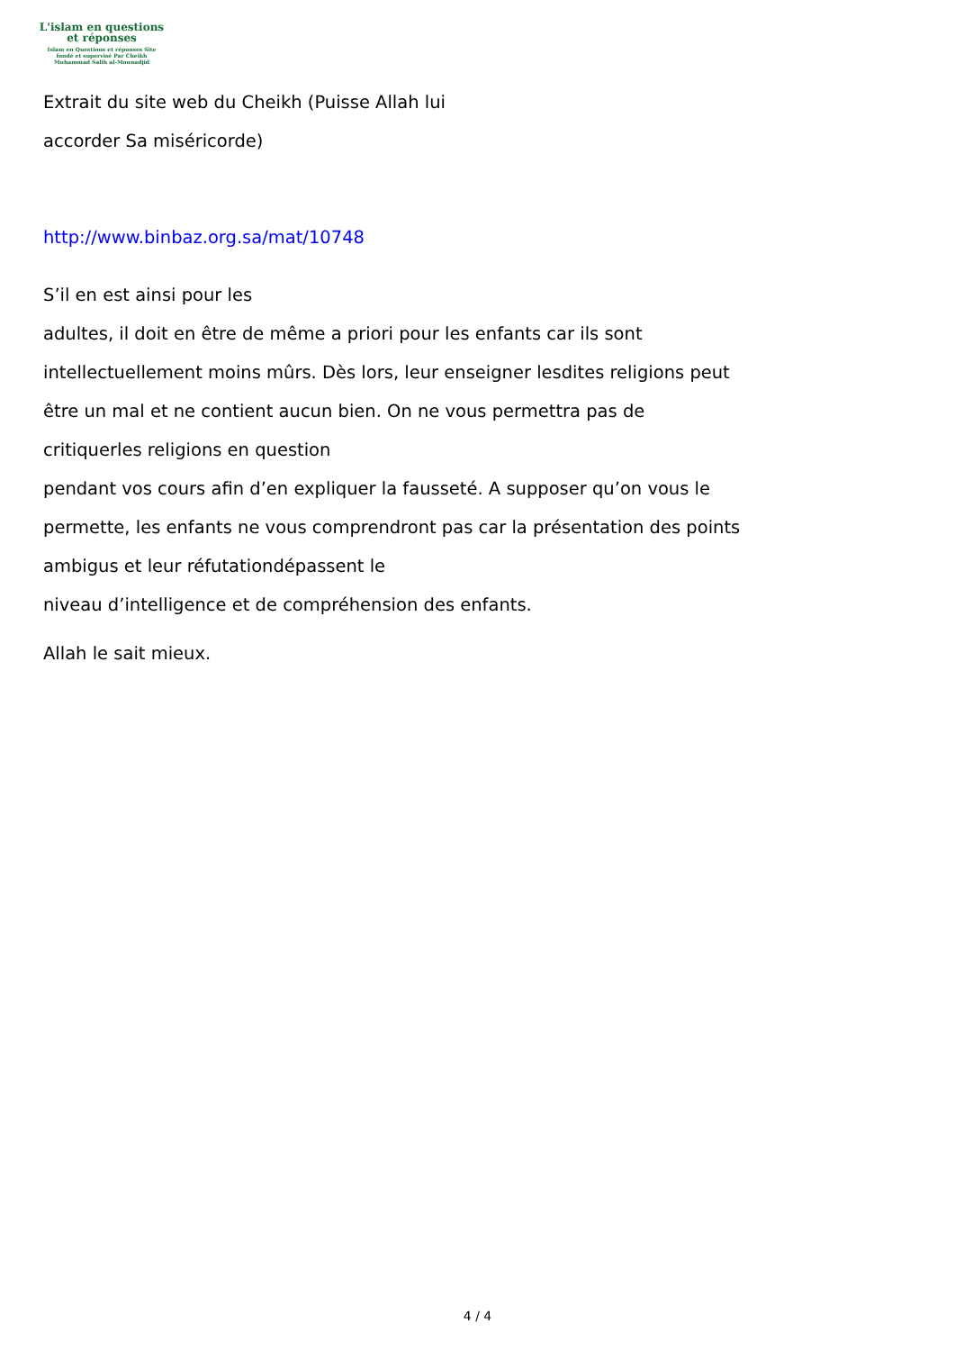L'islam en questions
et réponses
Islam en Questions et réponses Site
fondé et supervisé Par Cheikh
Muhammad Salih al-Mounadjid
Extrait du site web du Cheikh (Puisse Allah lui
accorder Sa miséricorde)
http://www.binbaz.org.sa/mat/10748
S’il en est ainsi pour les
adultes, il doit en être de même a priori pour les enfants car ils sont
intellectuellement moins mûrs. Dès lors, leur enseigner lesdites religions peut
être un mal et ne contient aucun bien. On ne vous permettra pas de
critiquerles religions en question
pendant vos cours afin d’en expliquer la fausseté. A supposer qu’on vous le
permette, les enfants ne vous comprendront pas car la présentation des points
ambigus et leur réfutationdépassent le
niveau d’intelligence et de compréhension des enfants.
Allah le sait mieux.
4 / 4